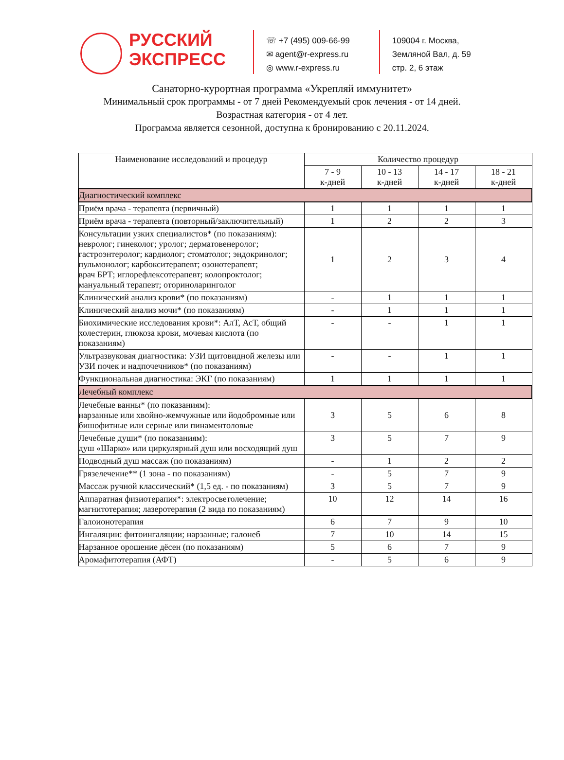РУССКИЙ
ЭКСПРЕСС
☏ +7 (495) 009-66-99
✉ agent@r-express.ru
◎ www.r-express.ru
109004 г. Москва,
Земляной Вал, д. 59
стр. 2, 6 этаж
Санаторно-курортная программа «Укрепляй иммунитет»
Минимальный срок программы - от 7 дней Рекомендуемый срок лечения - от 14 дней.
Возрастная категория - от 4 лет.
Программа является сезонной, доступна к бронированию с 20.11.2024.
| Наименование исследований и процедур | Количество процедур | | | |
| --- | --- | --- | --- | --- |
| | 7 - 9 к-дней | 10 - 13 к-дней | 14 - 17 к-дней | 18 - 21 к-дней |
| Диагностический комплекс | | | | |
| Приём врача - терапевта (первичный) | 1 | 1 | 1 | 1 |
| Приём врача - терапевта (повторный/заключительный) | 1 | 2 | 2 | 3 |
| Консультации узких специалистов* (по показаниям): невролог; гинеколог; уролог; дерматовенеролог; гастроэнтеролог; кардиолог; стоматолог; эндокринолог; пульмонолог; карбокситерапевт; озонотерапевт; врач БРТ; иглорефлексотерапевт; колопроктолог; мануальный терапевт; оториноларинголог | 1 | 2 | 3 | 4 |
| Клинический анализ крови* (по показаниям) | - | 1 | 1 | 1 |
| Клинический анализ мочи* (по показаниям) | - | 1 | 1 | 1 |
| Биохимические исследования крови*: АлТ, АсТ, общий холестерин, глюкоза крови, мочевая кислота (по показаниям) | - | - | 1 | 1 |
| Ультразвуковая диагностика: УЗИ щитовидной железы или УЗИ почек и надпочечников* (по показаниям) | - | - | 1 | 1 |
| Функциональная диагностика: ЭКГ (по показаниям) | 1 | 1 | 1 | 1 |
| Лечебный комплекс | | | | |
| Лечебные ванны* (по показаниям): нарзанные или хвойно-жемчужные или йодобромные или бишофитные или серные или пинаментоловые | 3 | 5 | 6 | 8 |
| Лечебные души* (по показаниям): душ «Шарко» или циркулярный душ или восходящий душ | 3 | 5 | 7 | 9 |
| Подводный душ массаж (по показаниям) | - | 1 | 2 | 2 |
| Грязелечение** (1 зона - по показаниям) | - | 5 | 7 | 9 |
| Массаж ручной классический* (1,5 ед. - по показаниям) | 3 | 5 | 7 | 9 |
| Аппаратная физиотерапия*: электросветолечение; магнитотерапия; лазеротерапия (2 вида по показаниям) | 10 | 12 | 14 | 16 |
| Галоионотерапия | 6 | 7 | 9 | 10 |
| Ингаляции: фитоингаляции; нарзанные; галонеб | 7 | 10 | 14 | 15 |
| Нарзанное орошение дёсен (по показаниям) | 5 | 6 | 7 | 9 |
| Аромафитотерапия (АФТ) | - | 5 | 6 | 9 |